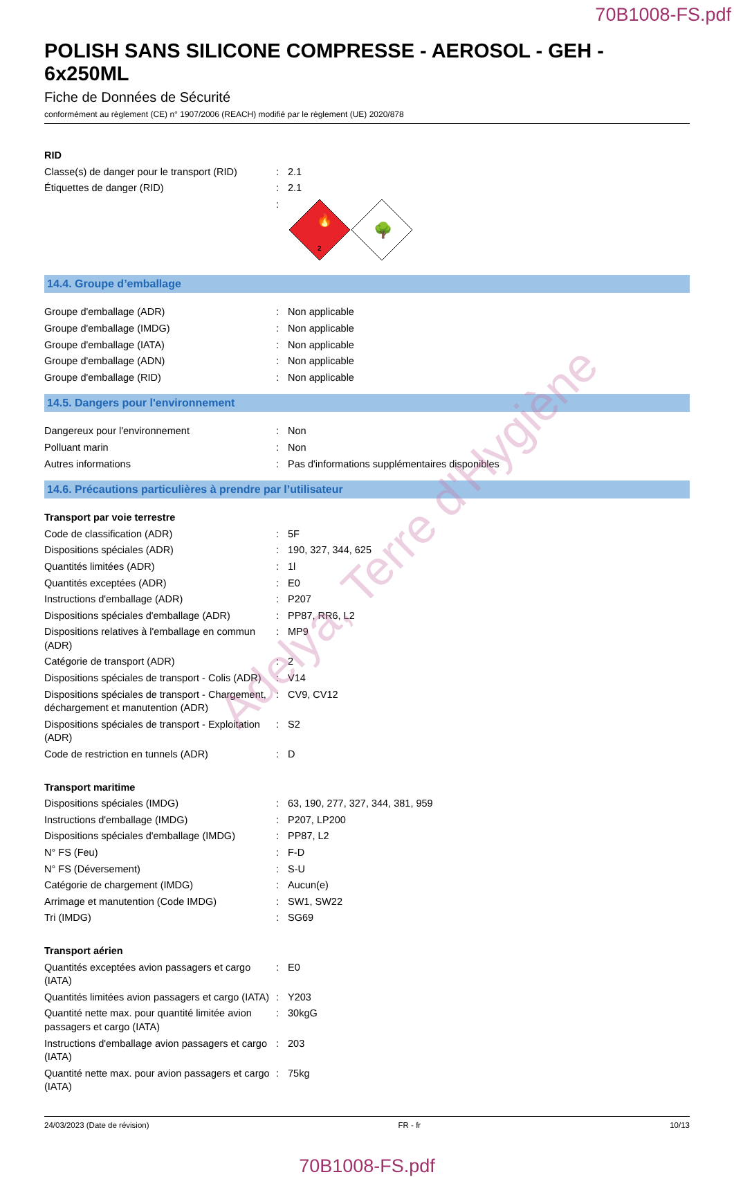70B1008-FS.pdf
POLISH SANS SILICONE COMPRESSE - AEROSOL - GEH - 6x250ML
Fiche de Données de Sécurité
conformément au règlement (CE) n° 1907/2006 (REACH) modifié par le règlement (UE) 2020/878
| RID | | |
| Classe(s) de danger pour le transport (RID) | : | 2.1 |
| Étiquettes de danger (RID) | : | 2.1 |
| | : | 🔥 2 🌳 |
14.4. Groupe d’emballage
| Groupe d'emballage (ADR) | : | Non applicable |
| Groupe d'emballage (IMDG) | : | Non applicable |
| Groupe d'emballage (IATA) | : | Non applicable |
| Groupe d'emballage (ADN) | : | Non applicable |
| Groupe d'emballage (RID) | : | Non applicable |
14.5. Dangers pour l'environnement
| Dangereux pour l'environnement | : | Non |
| Polluant marin | : | Non |
| Autres informations | : | Pas d'informations supplémentaires disponibles |
14.6. Précautions particulières à prendre par l’utilisateur
| Transport par voie terrestre | | |
| Code de classification (ADR) | : | 5F |
| Dispositions spéciales (ADR) | : | 190, 327, 344, 625 |
| Quantités limitées (ADR) | : | 1l |
| Quantités exceptées (ADR) | : | E0 |
| Instructions d'emballage (ADR) | : | P207 |
| Dispositions spéciales d'emballage (ADR) | : | PP87, RR6, L2 |
| Dispositions relatives à l'emballage en commun (ADR) | : | MP9 |
| Catégorie de transport (ADR) | : | 2 |
| Dispositions spéciales de transport - Colis (ADR) | : | V14 |
| Dispositions spéciales de transport - Chargement, déchargement et manutention (ADR) | : | CV9, CV12 |
| Dispositions spéciales de transport - Exploitation (ADR) | : | S2 |
| Code de restriction en tunnels (ADR) | : | D |
| Transport maritime | | |
| Dispositions spéciales (IMDG) | : | 63, 190, 277, 327, 344, 381, 959 |
| Instructions d'emballage (IMDG) | : | P207, LP200 |
| Dispositions spéciales d'emballage (IMDG) | : | PP87, L2 |
| N° FS (Feu) | : | F-D |
| N° FS (Déversement) | : | S-U |
| Catégorie de chargement (IMDG) | : | Aucun(e) |
| Arrimage et manutention (Code IMDG) | : | SW1, SW22 |
| Tri (IMDG) | : | SG69 |
| Transport aérien | | |
| Quantités exceptées avion passagers et cargo (IATA) | : | E0 |
| Quantités limitées avion passagers et cargo (IATA) | : | Y203 |
| Quantité nette max. pour quantité limitée avion passagers et cargo (IATA) | : | 30kgG |
| Instructions d'emballage avion passagers et cargo (IATA) | : | 203 |
| Quantité nette max. pour avion passagers et cargo (IATA) | : | 75kg |
24/03/2023 (Date de révision) FR - fr 10/13
70B1008-FS.pdf
Adelya, Terre d'Hygiène